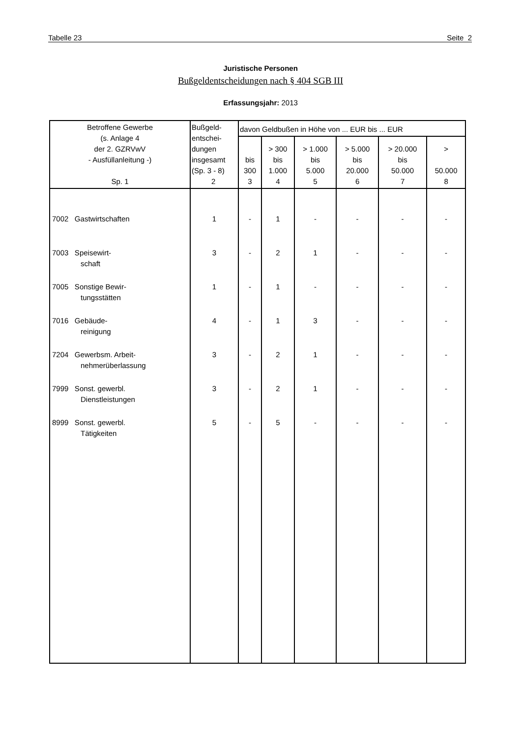Tabelle 23 Seite 2
Juristische Personen
Bußgeldentscheidungen nach § 404 SGB III
Erfassungsjahr: 2013
| Betroffene Gewerbe (s. Anlage 4 der 2. GZRVwV - Ausfüllanleitung -) Sp. 1 | Bußgeld- entschei- dungen insgesamt (Sp. 3 - 8) 2 | davon Geldbußen in Höhe von ... EUR bis ... EUR | | | | | |
| --- | --- | --- | --- | --- | --- | --- | --- |
| | | bis 300 3 | > 300 bis 1.000 4 | > 1.000 bis 5.000 5 | > 5.000 bis 20.000 6 | > 20.000 bis 50.000 7 | > 50.000 8 |
| 7002 Gastwirtschaften | 1 | - | 1 | - | - | - | - |
| 7003 Speisewirt- schaft | 3 | - | 2 | 1 | - | - | - |
| 7005 Sonstige Bewir- tungsstätten | 1 | - | 1 | - | - | - | - |
| 7016 Gebäude- reinigung | 4 | - | 1 | 3 | - | - | - |
| 7204 Gewerbsm. Arbeit- nehmerüberlassung | 3 | - | 2 | 1 | - | - | - |
| 7999 Sonst. gewerbl. Dienstleistungen | 3 | - | 2 | 1 | - | - | - |
| 8999 Sonst. gewerbl. Tätigkeiten | 5 | - | 5 | - | - | - | - |